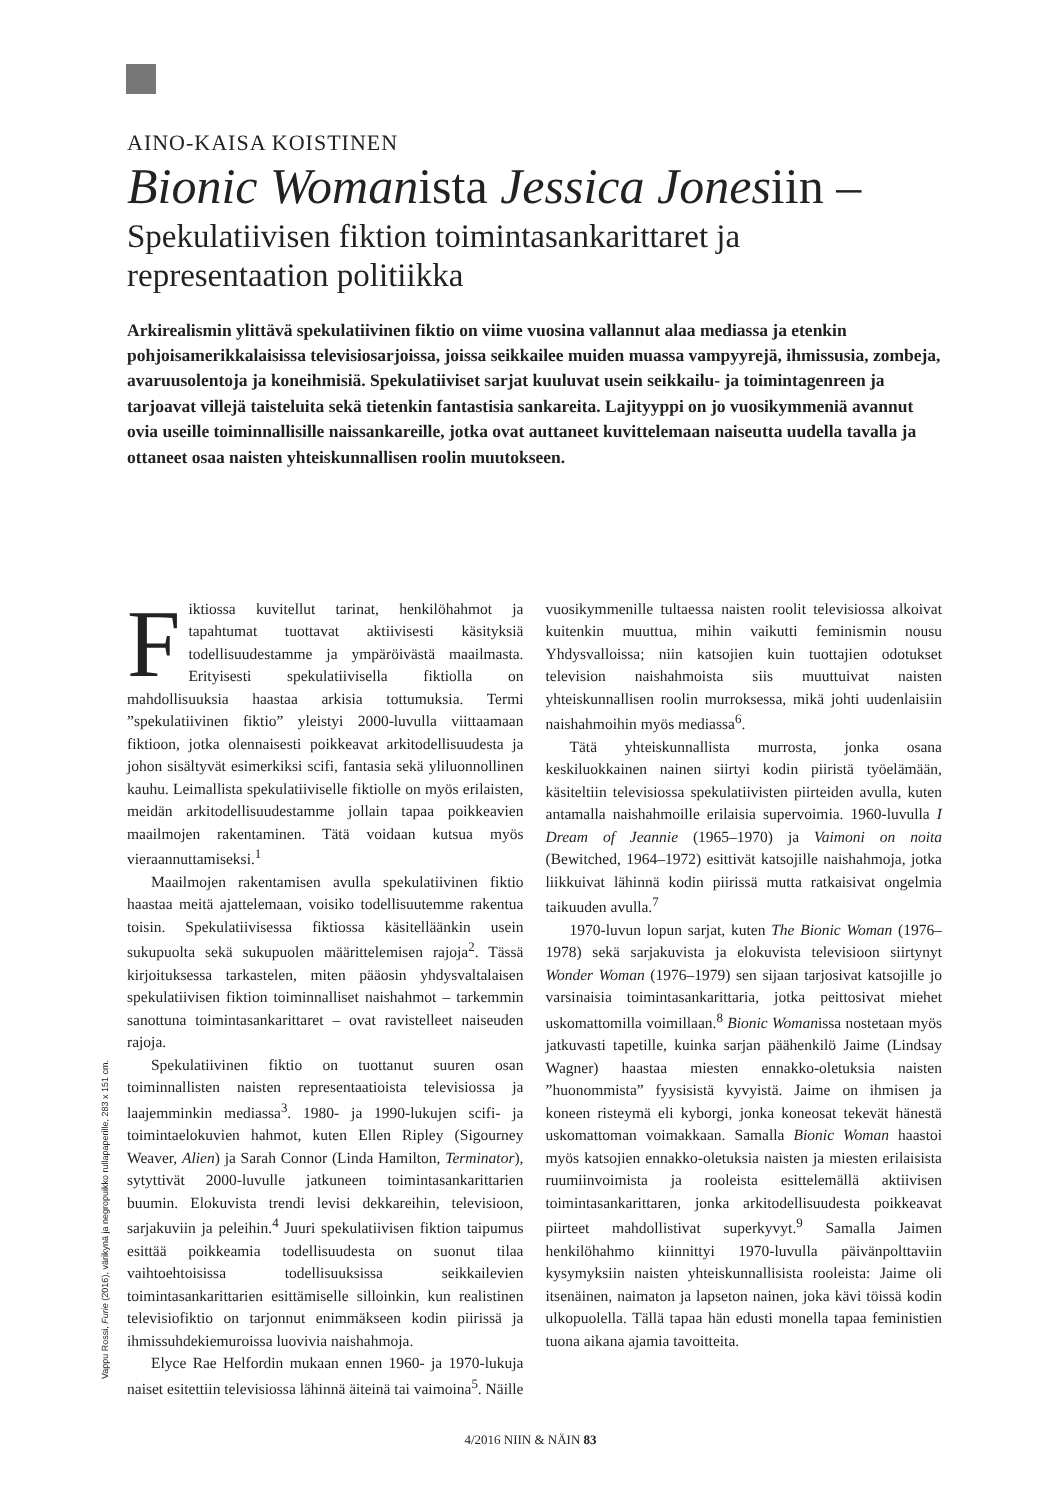AINO-KAISA KOISTINEN
Bionic Womanista Jessica Jonesiin –
Spekulatiivisen fiktion toimintasankarittaret ja representaation politiikka
Arkirealismin ylittävä spekulatiivinen fiktio on viime vuosina vallannut alaa mediassa ja etenkin pohjoisamerikkalaisissa televisiosarjoissa, joissa seikkailee muiden muassa vampyyrejä, ihmissusia, zombeja, avaruusolentoja ja koneihmisiä. Spekulatiiviset sarjat kuuluvat usein seikkailu- ja toimintagenreen ja tarjoavat villejä taisteluita sekä tietenkin fantastisia sankareita. Lajityyppi on jo vuosikymmeniä avannut ovia useille toiminnallisille naissankareille, jotka ovat auttaneet kuvittelemaan naiseutta uudella tavalla ja ottaneet osaa naisten yhteiskunnallisen roolin muutokseen.
Fiktiossa kuvitellut tarinat, henkilöhahmot ja tapahtumat tuottavat aktiivisesti käsityksiä todellisuudestamme ja ympäröivästä maailmasta. Erityisesti spekulatiivisella fiktiolla on mahdollisuuksia haastaa arkisia tottumuksia. Termi ”spekulatiivinen fiktio” yleistyi 2000-luvulla viittaamaan fiktioon, jotka olennaisesti poikkeavat arkitodellisuudesta ja johon sisältyvät esimerkiksi scifi, fantasia sekä yliluonnollinen kauhu. Leimallista spekulatiiviselle fiktiolle on myös erilaisten, meidän arkitodellisuudestamme jollain tapaa poikkeavien maailmojen rakentaminen. Tätä voidaan kutsua myös vieraannuttamiseksi.<sup>1</sup>
Maailmojen rakentamisen avulla spekulatiivinen fiktio haastaa meitä ajattelemaan, voisiko todellisuutemme rakentua toisin. Spekulatiivisessa fiktiossa käsitelläänkin usein sukupuolta sekä sukupuolen määrittelemisen rajoja<sup>2</sup>. Tässä kirjoituksessa tarkastelen, miten pääosin yhdysvaltalaisen spekulatiivisen fiktion toiminnalliset naishahmot – tarkemmin sanottuna toimintasankarittaret – ovat ravistelleet naiseuden rajoja.
Spekulatiivinen fiktio on tuottanut suuren osan toiminnallisten naisten representaatioista televisiossa ja laajemminkin mediassa<sup>3</sup>. 1980- ja 1990-lukujen scifi- ja toimintaelokuvien hahmot, kuten Ellen Ripley (Sigourney Weaver, Alien) ja Sarah Connor (Linda Hamilton, Terminator), sytyttivät 2000-luvulle jatkuneen toimintasankarittarien buumin. Elokuvista trendi levisi dekkareihin, televisioon, sarjakuviin ja peleihin.<sup>4</sup> Juuri spekulatiivisen fiktion taipumus esittää poikkeamia todellisuudesta on suonut tilaa vaihtoehtoisissa todellisuuksissa seikkailevien toimintasankarittarien esittämiselle silloinkin, kun realistinen televisiofiktio on tarjonnut enimmäkseen kodin piirissä ja ihmissuhdekiemuroissa luovivia naishahmoja.
Elyce Rae Helfordin mukaan ennen 1960- ja 1970-lukuja naiset esitettiin televisiossa lähinnä äiteinä tai vaimoina<sup>5</sup>. Näille vuosikymmenille tultaessa naisten roolit televisiossa alkoivat kuitenkin muuttua, mihin vaikutti feminismin nousu Yhdysvalloissa; niin katsojien kuin tuottajien odotukset television naishahmoista siis muuttuivat naisten yhteiskunnallisen roolin murroksessa, mikä johti uudenlaisiin naishahmoihin myös mediassa<sup>6</sup>.
Tätä yhteiskunnallista murrosta, jonka osana keskiluokkainen nainen siirtyi kodin piiristä työelämään, käsiteltiin televisiossa spekulatiivisten piirteiden avulla, kuten antamalla naishahmoille erilaisia supervoimia. 1960-luvulla I Dream of Jeannie (1965–1970) ja Vaimoni on noita (Bewitched, 1964–1972) esittivät katsojille naishahmoja, jotka liikkuivat lähinnä kodin piirissä mutta ratkaisivat ongelmia taikuuden avulla.<sup>7</sup>
1970-luvun lopun sarjat, kuten The Bionic Woman (1976–1978) sekä sarjakuvista ja elokuvista televisioon siirtynyt Wonder Woman (1976–1979) sen sijaan tarjosivat katsojille jo varsinaisia toimintasankarittaria, jotka peittosivat miehet uskomattomilla voimillaan.<sup>8</sup> Bionic Womanissa nostetaan myös jatkuvasti tapetille, kuinka sarjan päähenkilö Jaime (Lindsay Wagner) haastaa miesten ennakko-oletuksia naisten ”huonommista” fyysisistä kyvyistä. Jaime on ihmisen ja koneen risteymä eli kyborgi, jonka koneosat tekevät hänestä uskomattoman voimakkaan. Samalla Bionic Woman haastoi myös katsojien ennakko-oletuksia naisten ja miesten erilaisista ruumiinvoimista ja rooleista esittelemällä aktiivisen toimintasankarittaren, jonka arkitodellisuudesta poikkeavat piirteet mahdollistivat superkyvyt.<sup>9</sup> Samalla Jaimen henkilöhahmo kiinnittyi 1970-luvulla päivänpolttaviin kysymyksiin naisten yhteiskunnallisista rooleista: Jaime oli itsenäinen, naimaton ja lapseton nainen, joka kävi töissä kodin ulkopuolella. Tällä tapaa hän edusti monella tapaa feministien tuona aikana ajamia tavoitteita.
Vappu Rossi, Furie (2016), värikynä ja negropuikko rullapaperille, 283 x 151 cm.
4/2016 NIIN & NÄIN 83